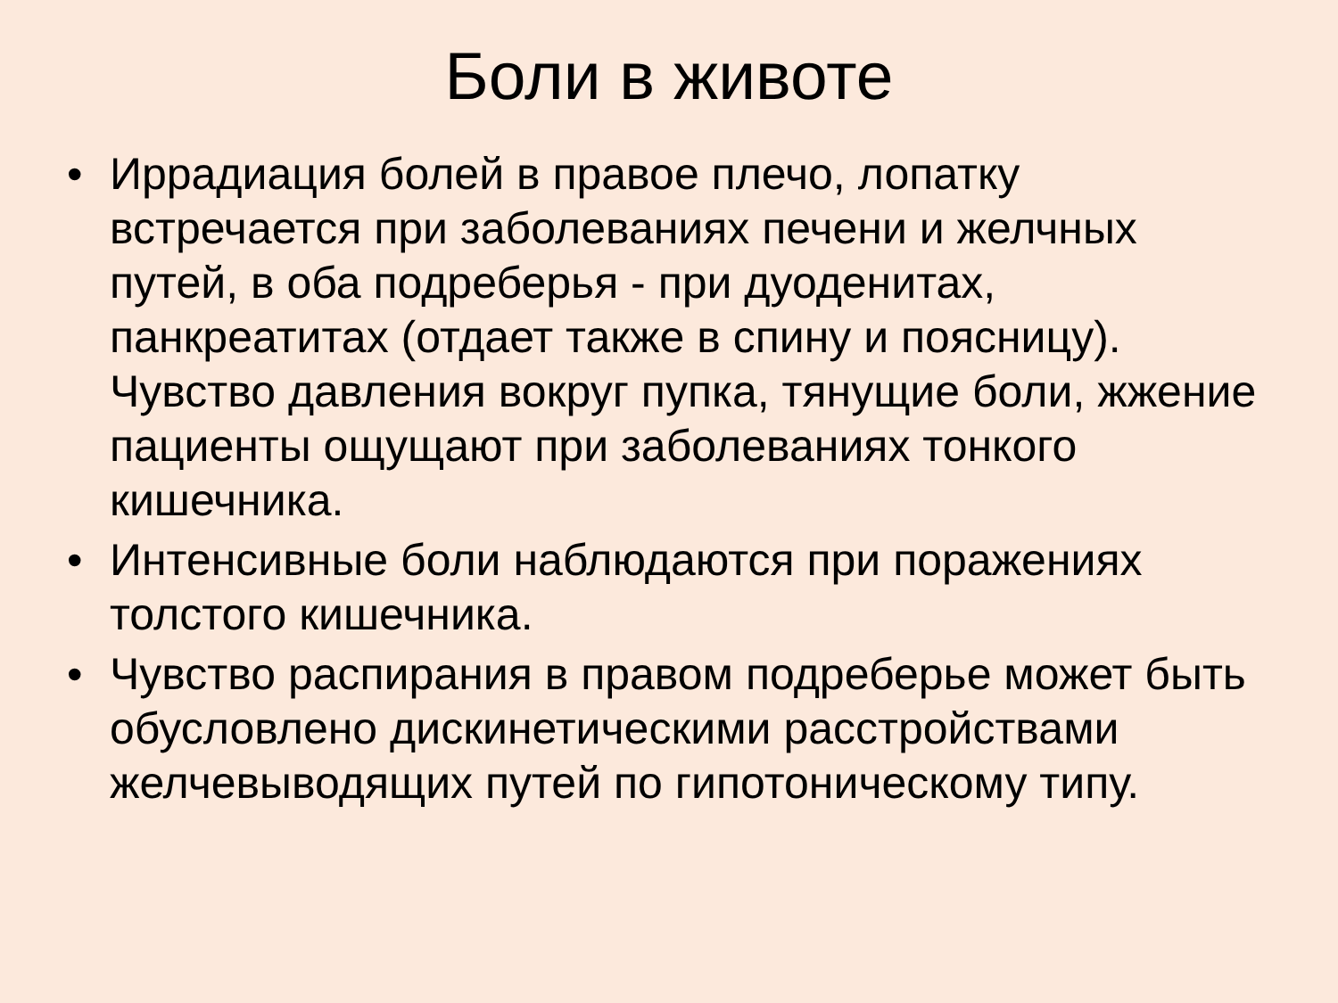Боли в животе
• Иррадиация болей в правое плечо, лопатку встречается при заболеваниях печени и желчных путей, в оба подреберья - при дуоденитах, панкреатитах (отдает также в спину и поясницу). Чувство давления вокруг пупка, тянущие боли, жжение пациенты ощущают при заболеваниях тонкого кишечника.
• Интенсивные боли наблюдаются при поражениях толстого кишечника.
• Чувство распирания в правом подреберье может быть обусловлено дискинетическими расстройствами желчевыводящих путей по гипотоническому типу.